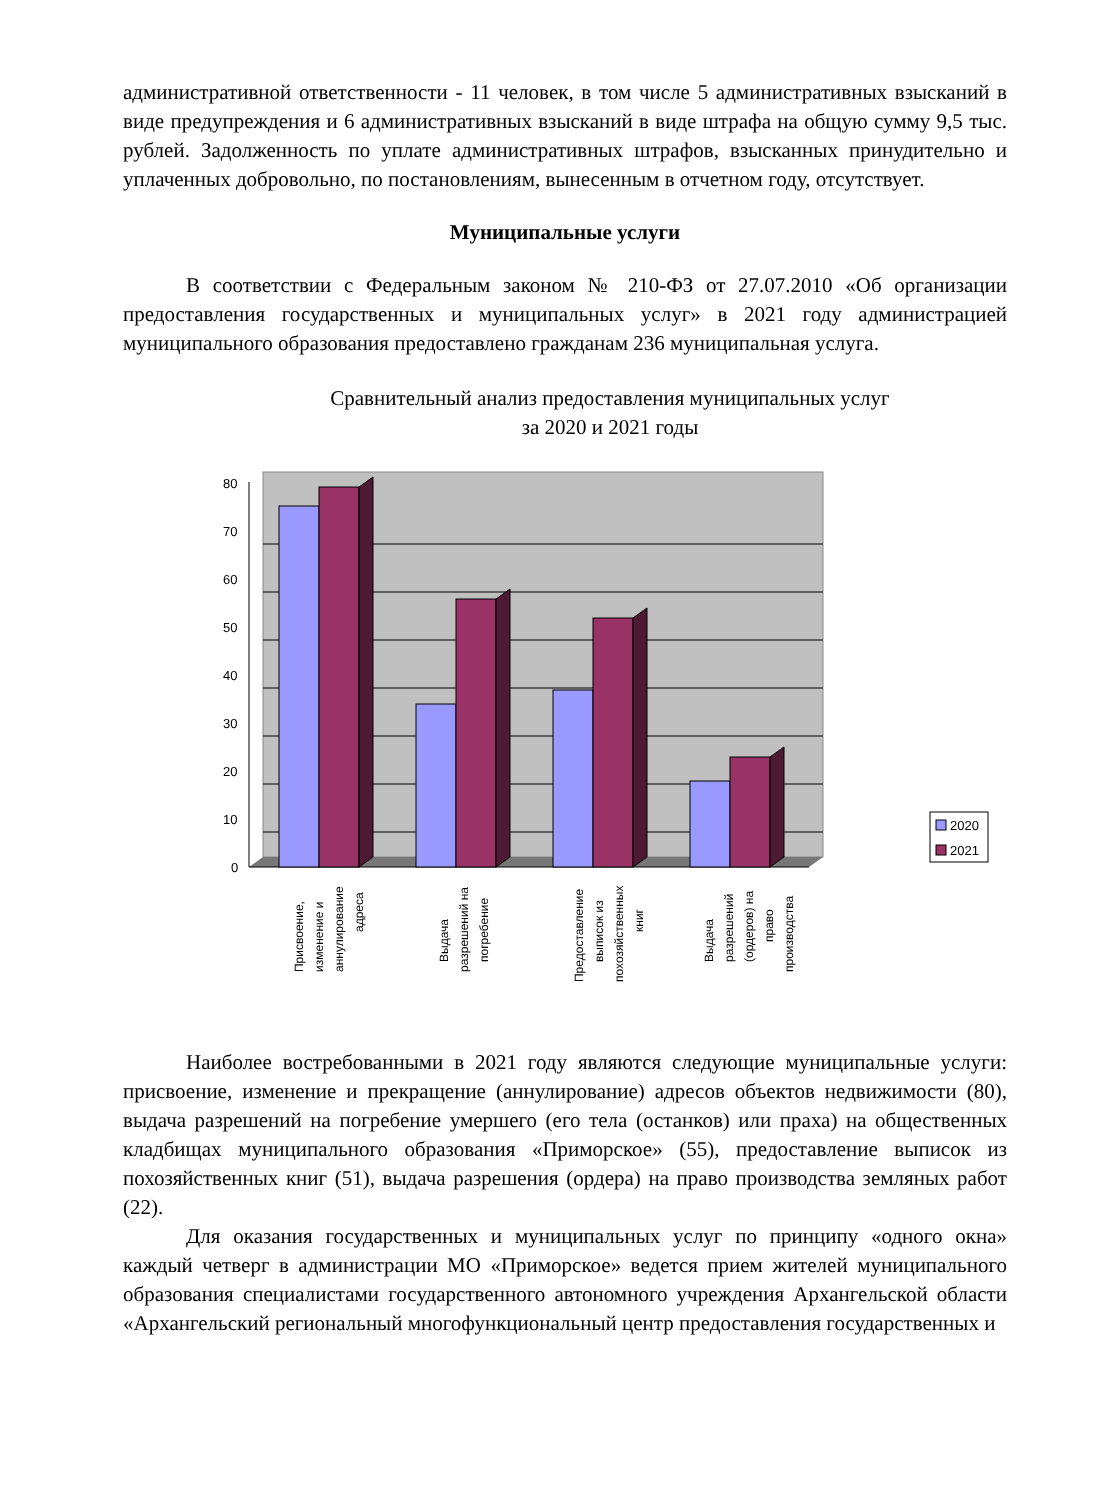административной ответственности - 11 человек, в том числе 5 административных взысканий в виде предупреждения и 6 административных взысканий в виде штрафа на общую сумму 9,5 тыс. рублей. Задолженность по уплате административных штрафов, взысканных принудительно и уплаченных добровольно, по постановлениям, вынесенным в отчетном году, отсутствует.
Муниципальные услуги
В соответствии с Федеральным законом № 210-ФЗ от 27.07.2010 «Об организации предоставления государственных и муниципальных услуг» в 2021 году администрацией муниципального образования предоставлено гражданам 236 муниципальная услуга.
Сравнительный анализ предоставления муниципальных услуг
за 2020 и 2021 годы
80
70
60
50
40
30
20
10
0
2020
2021
Присвоение,
изменение и
аннулирование
адреса
Выдача
разрешений на
погребение
Предоставление
выписок из
похозяйственных
книг
Выдача
разрешений
(ордеров) на
право
производства
Наиболее востребованными в 2021 году являются следующие муниципальные услуги: присвоение, изменение и прекращение (аннулирование) адресов объектов недвижимости (80), выдача разрешений на погребение умершего (его тела (останков) или праха) на общественных кладбищах муниципального образования «Приморское» (55), предоставление выписок из похозяйственных книг (51), выдача разрешения (ордера) на право производства земляных работ (22).
Для оказания государственных и муниципальных услуг по принципу «одного окна» каждый четверг в администрации МО «Приморское» ведется прием жителей муниципального образования специалистами государственного автономного учреждения Архангельской области «Архангельский региональный многофункциональный центр предоставления государственных и